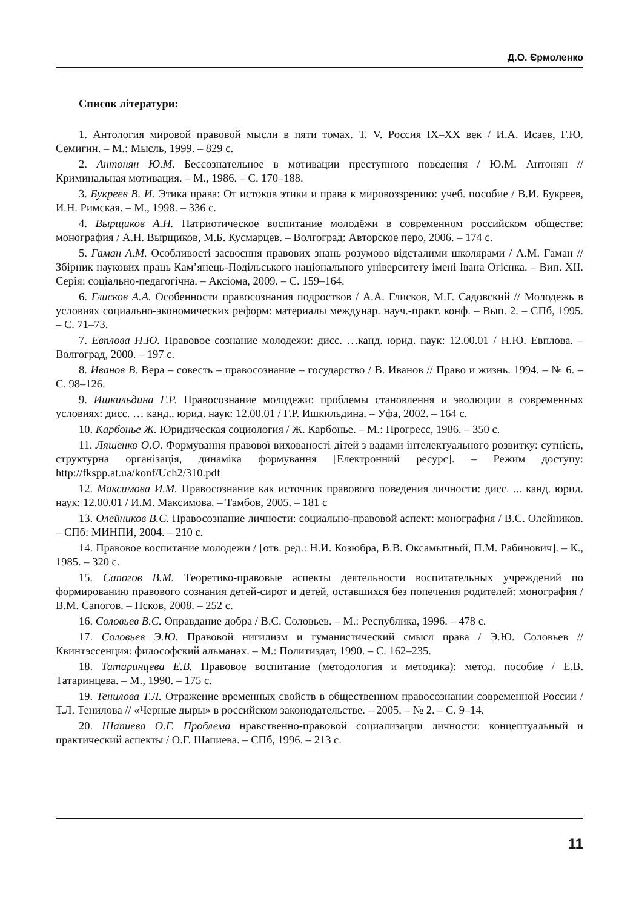Д.О. Єрмоленко
Список літератури:
1. Антология мировой правовой мысли в пяти томах. Т. V. Россия IX–XX век / И.А. Исаев, Г.Ю. Семигин. – М.: Мысль, 1999. – 829 с.
2. Антонян Ю.М. Бессознательное в мотивации преступного поведения / Ю.М. Антонян // Криминальная мотивация. – М., 1986. – С. 170–188.
3. Букреев В. И. Этика права: От истоков этики и права к мировоззрению: учеб. пособие / В.И. Букреев, И.Н. Римская. – М., 1998. – 336 с.
4. Вырщиков А.Н. Патриотическое воспитание молодёжи в современном российском обществе: монография / А.Н. Вырщиков, М.Б. Кусмарцев. – Волгоград: Авторское перо, 2006. – 174 с.
5. Гаман А.М. Особливості засвоєння правових знань розумово відсталими школярами / А.М. Гаман // Збірник наукових праць Кам’янець-Подільського національного університету імені Івана Огієнка. – Вип. XII. Серія: соціально-педагогічна. – Аксіома, 2009. – С. 159–164.
6. Глисков А.А. Особенности правосознания подростков / А.А. Глисков, М.Г. Садовский // Молодежь в условиях социально-экономических реформ: материалы междунар. науч.-практ. конф. – Вып. 2. – СПб, 1995. – С. 71–73.
7. Евплова Н.Ю. Правовое сознание молодежи: дисс. …канд. юрид. наук: 12.00.01 / Н.Ю. Евплова. – Волгоград, 2000. – 197 с.
8. Иванов В. Вера – совесть – правосознание – государство / В. Иванов // Право и жизнь. 1994. – № 6. – С. 98–126.
9. Ишкильдина Г.Р. Правосознание молодежи: проблемы становлення и эволюции в современных условиях: дисс. … канд.. юрид. наук: 12.00.01 / Г.Р. Ишкильдина. – Уфа, 2002. – 164 с.
10. Карбонье Ж. Юридическая социология / Ж. Карбонье. – М.: Прогресс, 1986. – 350 с.
11. Ляшенко О.О. Формування правової вихованості дітей з вадами інтелектуального розвитку: сутність, структурна організація, динаміка формування [Електронний ресурс]. – Режим доступу: http://fkspp.at.ua/konf/Uch2/310.pdf
12. Максимова И.М. Правосознание как источник правового поведения личности: дисс. ... канд. юрид. наук: 12.00.01 / И.М. Максимова. – Тамбов, 2005. – 181 с
13. Олейников В.С. Правосознание личности: социально-правовой аспект: монография / В.С. Олейников. – СПб: МИНПИ, 2004. – 210 с.
14. Правовое воспитание молодежи / [отв. ред.: Н.И. Козюбра, В.В. Оксамытный, П.М. Рабинович]. – К., 1985. – 320 с.
15. Сапогов В.М. Теоретико-правовые аспекты деятельности воспитательных учреждений по формированию правового сознания детей-сирот и детей, оставшихся без попечения родителей: монография / В.М. Сапогов. – Псков, 2008. – 252 с.
16. Соловьев В.С. Оправдание добра / В.С. Соловьев. – М.: Республика, 1996. – 478 с.
17. Соловьев Э.Ю. Правовой нигилизм и гуманистический смысл права / Э.Ю. Соловьев // Квинтэссенция: философский альманах. – М.: Политиздат, 1990. – С. 162–235.
18. Татаринцева Е.В. Правовое воспитание (методология и методика): метод. пособие / Е.В. Татаринцева. – М., 1990. – 175 с.
19. Тенилова Т.Л. Отражение временных свойств в общественном правосознании современной России / Т.Л. Тенилова // «Черные дыры» в российском законодательстве. – 2005. – № 2. – С. 9–14.
20. Шапиева О.Г. Проблема нравственно-правовой социализации личности: концептуальный и практический аспекты / О.Г. Шапиева. – СПб, 1996. – 213 с.
11